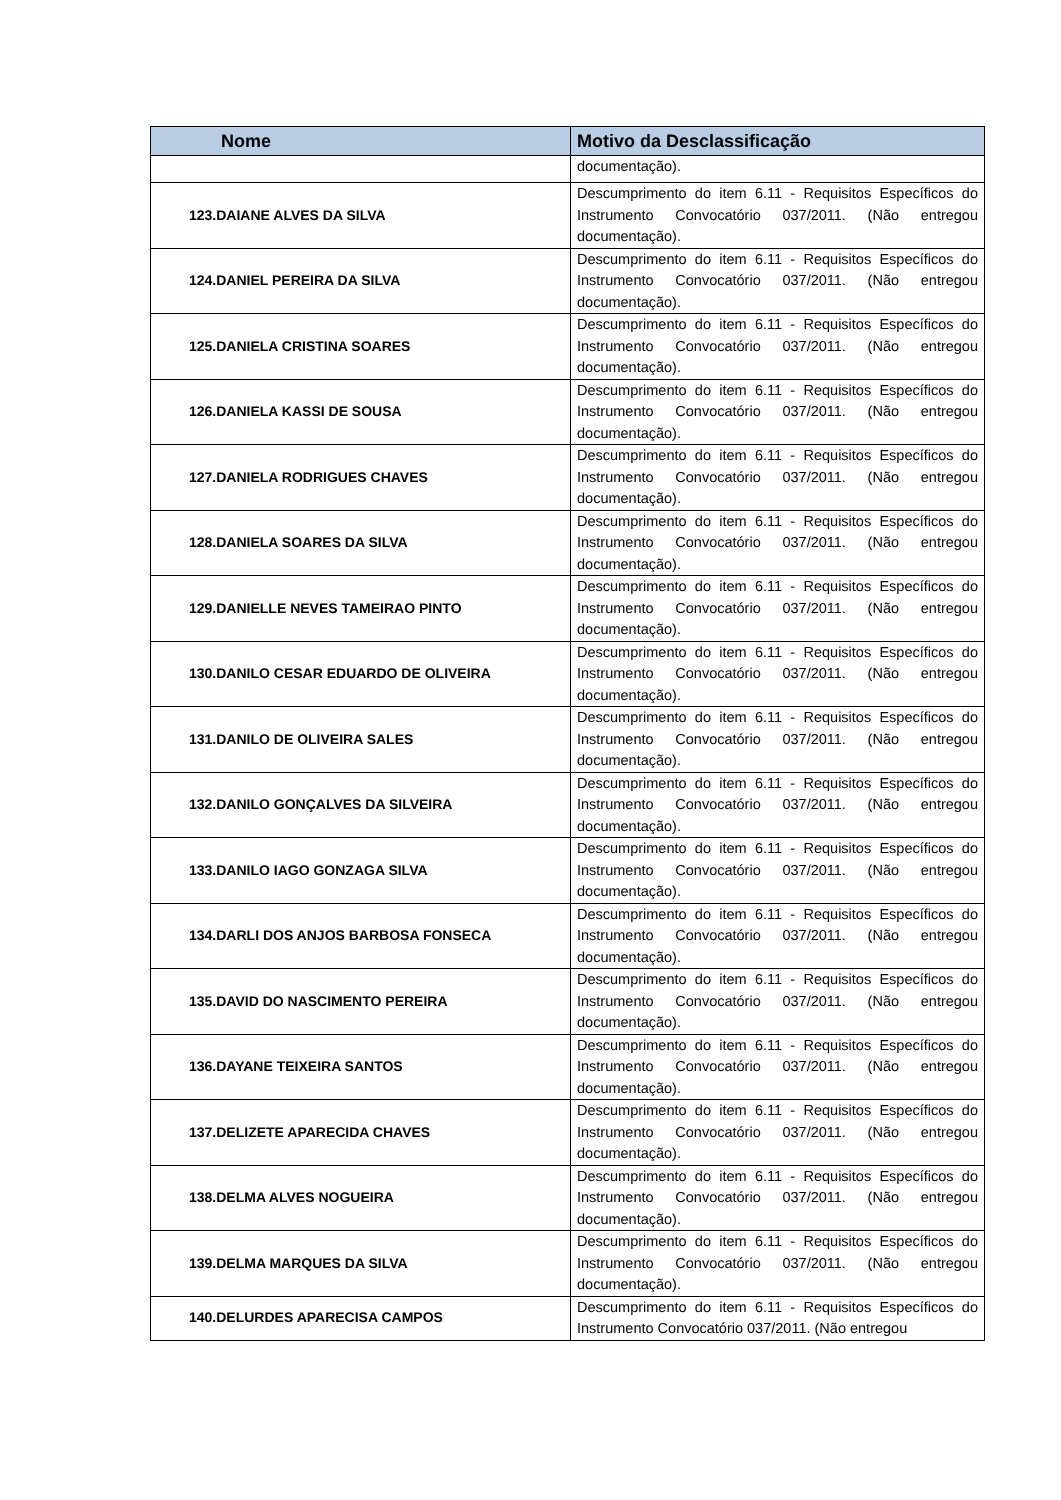| Nome | Motivo da Desclassificação |
| --- | --- |
| | documentação). |
| 123.DAIANE ALVES DA SILVA | Descumprimento do item 6.11 - Requisitos Específicos do Instrumento Convocatório 037/2011. (Não entregou documentação). |
| 124.DANIEL PEREIRA DA SILVA | Descumprimento do item 6.11 - Requisitos Específicos do Instrumento Convocatório 037/2011. (Não entregou documentação). |
| 125.DANIELA CRISTINA SOARES | Descumprimento do item 6.11 - Requisitos Específicos do Instrumento Convocatório 037/2011. (Não entregou documentação). |
| 126.DANIELA KASSI DE SOUSA | Descumprimento do item 6.11 - Requisitos Específicos do Instrumento Convocatório 037/2011. (Não entregou documentação). |
| 127.DANIELA RODRIGUES CHAVES | Descumprimento do item 6.11 - Requisitos Específicos do Instrumento Convocatório 037/2011. (Não entregou documentação). |
| 128.DANIELA SOARES DA SILVA | Descumprimento do item 6.11 - Requisitos Específicos do Instrumento Convocatório 037/2011. (Não entregou documentação). |
| 129.DANIELLE NEVES TAMEIRAO PINTO | Descumprimento do item 6.11 - Requisitos Específicos do Instrumento Convocatório 037/2011. (Não entregou documentação). |
| 130.DANILO CESAR EDUARDO DE OLIVEIRA | Descumprimento do item 6.11 - Requisitos Específicos do Instrumento Convocatório 037/2011. (Não entregou documentação). |
| 131.DANILO DE OLIVEIRA SALES | Descumprimento do item 6.11 - Requisitos Específicos do Instrumento Convocatório 037/2011. (Não entregou documentação). |
| 132.DANILO GONÇALVES DA SILVEIRA | Descumprimento do item 6.11 - Requisitos Específicos do Instrumento Convocatório 037/2011. (Não entregou documentação). |
| 133.DANILO IAGO GONZAGA SILVA | Descumprimento do item 6.11 - Requisitos Específicos do Instrumento Convocatório 037/2011. (Não entregou documentação). |
| 134.DARLI DOS ANJOS BARBOSA FONSECA | Descumprimento do item 6.11 - Requisitos Específicos do Instrumento Convocatório 037/2011. (Não entregou documentação). |
| 135.DAVID DO NASCIMENTO PEREIRA | Descumprimento do item 6.11 - Requisitos Específicos do Instrumento Convocatório 037/2011. (Não entregou documentação). |
| 136.DAYANE TEIXEIRA SANTOS | Descumprimento do item 6.11 - Requisitos Específicos do Instrumento Convocatório 037/2011. (Não entregou documentação). |
| 137.DELIZETE APARECIDA CHAVES | Descumprimento do item 6.11 - Requisitos Específicos do Instrumento Convocatório 037/2011. (Não entregou documentação). |
| 138.DELMA ALVES NOGUEIRA | Descumprimento do item 6.11 - Requisitos Específicos do Instrumento Convocatório 037/2011. (Não entregou documentação). |
| 139.DELMA MARQUES DA SILVA | Descumprimento do item 6.11 - Requisitos Específicos do Instrumento Convocatório 037/2011. (Não entregou documentação). |
| 140.DELURDES APARECISA CAMPOS | Descumprimento do item 6.11 - Requisitos Específicos do Instrumento Convocatório 037/2011. (Não entregou |